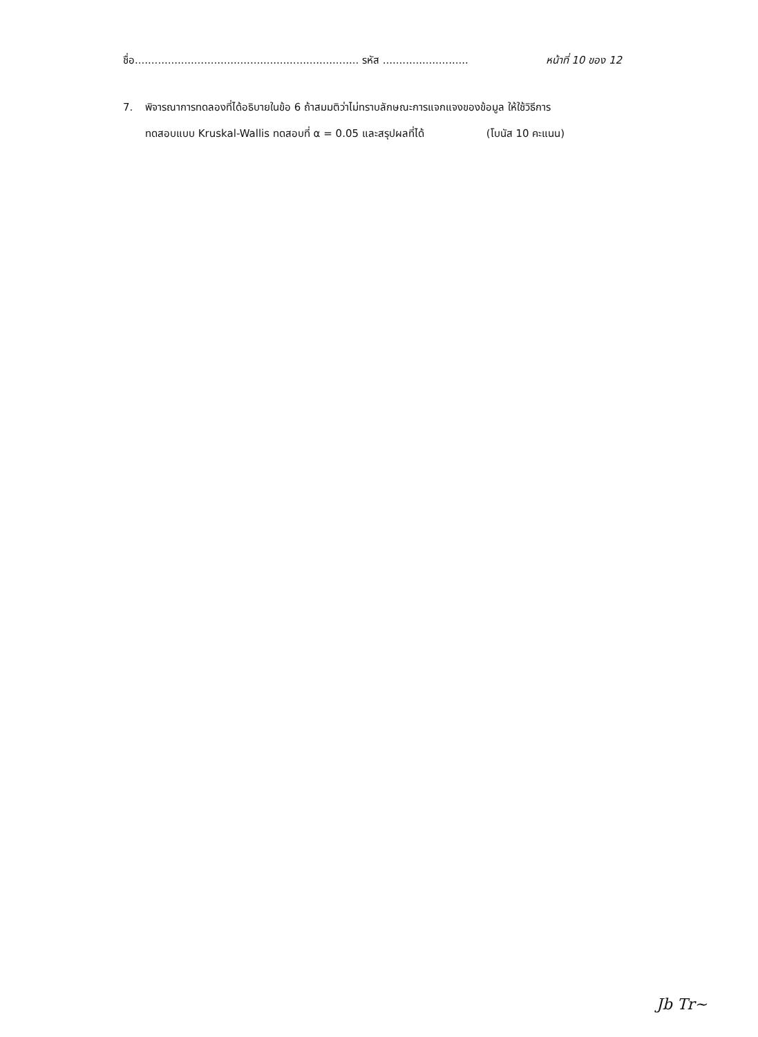ชื่อ.................................................................... รหัส .......................... หน้าที่ 10 ของ 12
7. พิจารณาการทดลองที่ได้อธิบายในข้อ 6 ถ้าสมมติว่าไม่ทราบลักษณะการแจกแจงของข้อมูล ให้ใช้วิธีการ
ทดสอบแบบ Kruskal-Wallis ทดสอบที่ α = 0.05 และสรุปผลที่ได้ (โบนัส 10 คะแนน)
Jb Tr~